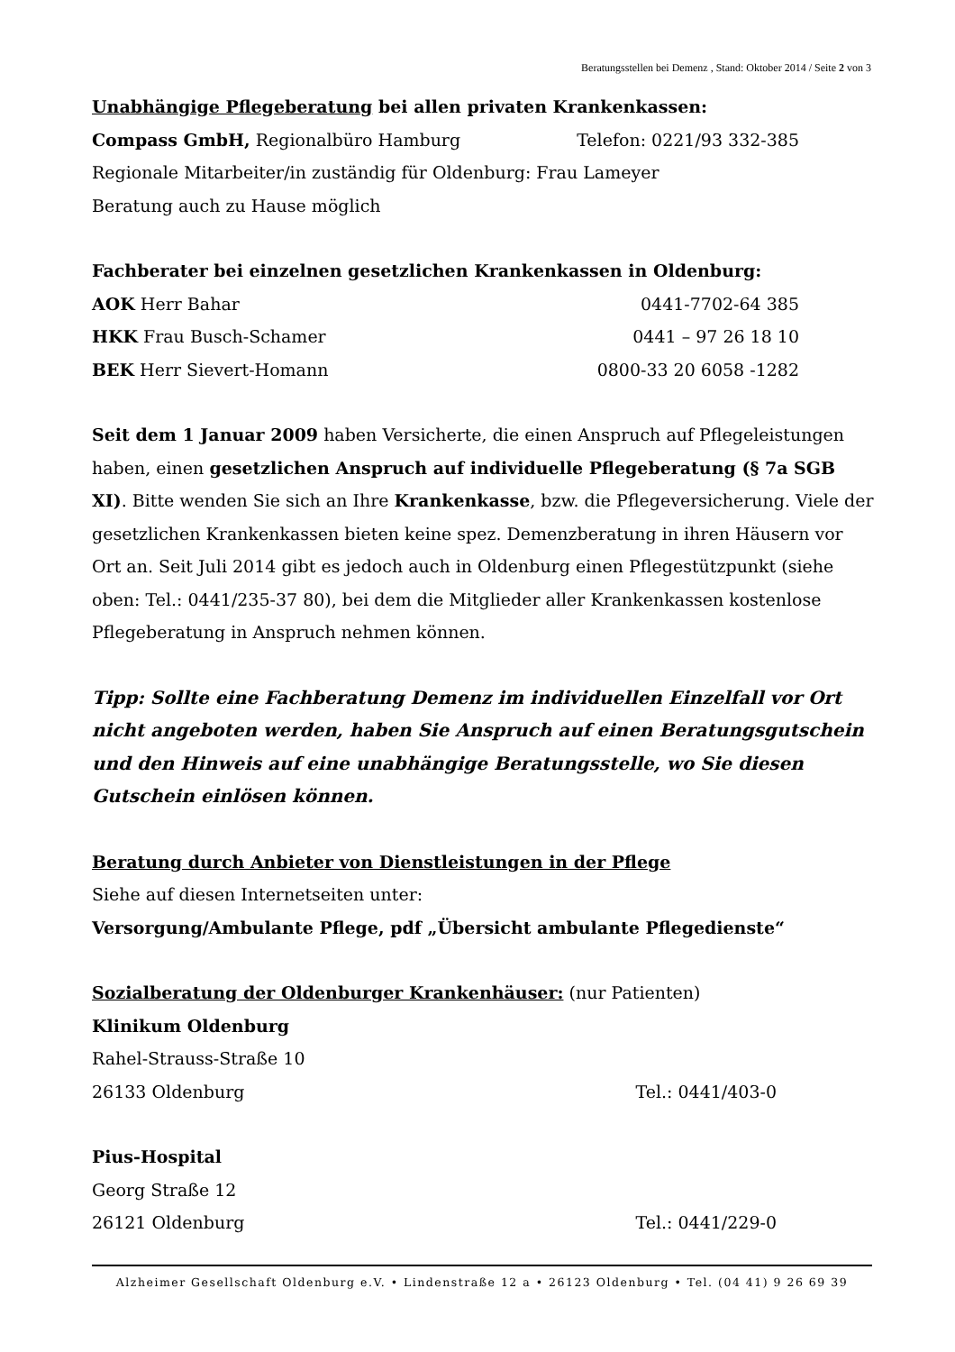Beratungsstellen bei Demenz , Stand: Oktober 2014 / Seite 2 von 3
Unabhängige Pflegeberatung bei allen privaten Krankenkassen:
Compass GmbH, Regionalbüro Hamburg Telefon: 0221/93 332-385
Regionale Mitarbeiter/in zuständig für Oldenburg: Frau Lameyer
Beratung auch zu Hause möglich
Fachberater bei einzelnen gesetzlichen Krankenkassen in Oldenburg:
AOK Herr Bahar 0441-7702-64 385
HKK Frau Busch-Schamer 0441 – 97 26 18 10
BEK Herr Sievert-Homann 0800-33 20 6058 -1282
Seit dem 1 Januar 2009 haben Versicherte, die einen Anspruch auf Pflegeleistungen haben, einen gesetzlichen Anspruch auf individuelle Pflegeberatung (§ 7a SGB XI). Bitte wenden Sie sich an Ihre Krankenkasse, bzw. die Pflegeversicherung. Viele der gesetzlichen Krankenkassen bieten keine spez. Demenzberatung in ihren Häusern vor Ort an. Seit Juli 2014 gibt es jedoch auch in Oldenburg einen Pflegestützpunkt (siehe oben: Tel.: 0441/235-37 80), bei dem die Mitglieder aller Krankenkassen kostenlose Pflegeberatung in Anspruch nehmen können.
Tipp: Sollte eine Fachberatung Demenz im individuellen Einzelfall vor Ort nicht angeboten werden, haben Sie Anspruch auf einen Beratungsgutschein und den Hinweis auf eine unabhängige Beratungsstelle, wo Sie diesen Gutschein einlösen können.
Beratung durch Anbieter von Dienstleistungen in der Pflege
Siehe auf diesen Internetseiten unter:
Versorgung/Ambulante Pflege, pdf „Übersicht ambulante Pflegedienste“
Sozialberatung der Oldenburger Krankenhäuser: (nur Patienten)
Klinikum Oldenburg
Rahel-Strauss-Straße 10
26133 Oldenburg Tel.: 0441/403-0
Pius-Hospital
Georg Straße 12
26121 Oldenburg Tel.: 0441/229-0
Alzheimer Gesellschaft Oldenburg e.V. • Lindenstraße 12 a • 26123 Oldenburg • Tel. (04 41) 9 26 69 39